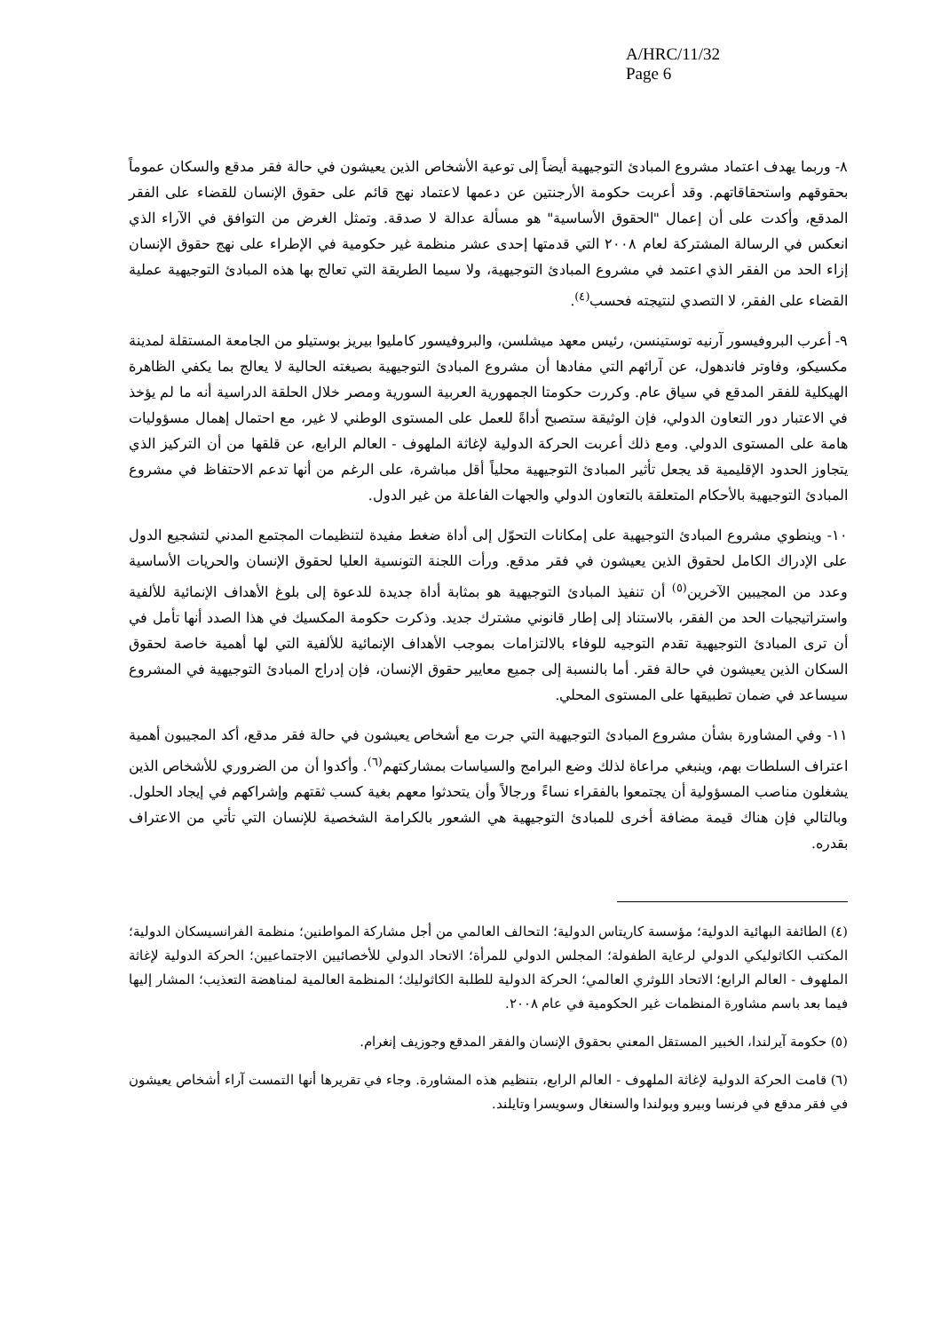A/HRC/11/32
Page 6
٨- وربما يهدف اعتماد مشروع المبادئ التوجيهية أيضاً إلى توعية الأشخاص الذين يعيشون في حالة فقر مدقع والسكان عموماً بحقوقهم واستحقاقاتهم. وقد أعربت حكومة الأرجنتين عن دعمها لاعتماد نهج قائم على حقوق الإنسان للقضاء على الفقر المدقع، وأكدت على أن إعمال "الحقوق الأساسية" هو مسألة عدالة لا صدقة. وتمثل الغرض من التوافق في الآراء الذي انعكس في الرسالة المشتركة لعام ٢٠٠٨ التي قدمتها إحدى عشر منظمة غير حكومية في الإطراء على نهج حقوق الإنسان إزاء الحد من الفقر الذي اعتمد في مشروع المبادئ التوجيهية، ولا سيما الطريقة التي تعالج بها هذه المبادئ التوجيهية عملية القضاء على الفقر، لا التصدي لنتيجته فحسب<sup>(٤)</sup>.
٩- أعرب البروفيسور آرنيه توستينسن، رئيس معهد ميشلسن، والبروفيسور كامليوا بيريز بوستيلو من الجامعة المستقلة لمدينة مكسيكو، وفاوتر فاندهول، عن آرائهم التي مفادها أن مشروع المبادئ التوجيهية بصيغته الحالية لا يعالج بما يكفي الظاهرة الهيكلية للفقر المدقع في سياق عام. وكررت حكومتا الجمهورية العربية السورية ومصر خلال الحلقة الدراسية أنه ما لم يؤخذ في الاعتبار دور التعاون الدولي، فإن الوثيقة ستصبح أداةً للعمل على المستوى الوطني لا غير، مع احتمال إهمال مسؤوليات هامة على المستوى الدولي. ومع ذلك أعربت الحركة الدولية لإغاثة الملهوف - العالم الرابع، عن قلقها من أن التركيز الذي يتجاوز الحدود الإقليمية قد يجعل تأثير المبادئ التوجيهية محلياً أقل مباشرة، على الرغم من أنها تدعم الاحتفاظ في مشروع المبادئ التوجيهية بالأحكام المتعلقة بالتعاون الدولي والجهات الفاعلة من غير الدول.
١٠- وينطوي مشروع المبادئ التوجيهية على إمكانات التحوّل إلى أداة ضغط مفيدة لتنظيمات المجتمع المدني لتشجيع الدول على الإدراك الكامل لحقوق الذين يعيشون في فقر مدقع. ورأت اللجنة التونسية العليا لحقوق الإنسان والحريات الأساسية وعدد من المجيبين الآخرين<sup>(٥)</sup> أن تنفيذ المبادئ التوجيهية هو بمثابة أداة جديدة للدعوة إلى بلوغ الأهداف الإنمائية للألفية واستراتيجيات الحد من الفقر، بالاستناد إلى إطار قانوني مشترك جديد. وذكرت حكومة المكسيك في هذا الصدد أنها تأمل في أن ترى المبادئ التوجيهية تقدم التوجيه للوفاء بالالتزامات بموجب الأهداف الإنمائية للألفية التي لها أهمية خاصة لحقوق السكان الذين يعيشون في حالة فقر. أما بالنسبة إلى جميع معايير حقوق الإنسان، فإن إدراج المبادئ التوجيهية في المشروع سيساعد في ضمان تطبيقها على المستوى المحلي.
١١- وفي المشاورة بشأن مشروع المبادئ التوجيهية التي جرت مع أشخاص يعيشون في حالة فقر مدقع، أكد المجيبون أهمية اعتراف السلطات بهم، وينبغي مراعاة لذلك وضع البرامج والسياسات بمشاركتهم<sup>(٦)</sup>. وأكدوا أن من الضروري للأشخاص الذين يشغلون مناصب المسؤولية أن يجتمعوا بالفقراء نساءً ورجالاً وأن يتحدثوا معهم بغية كسب ثقتهم وإشراكهم في إيجاد الحلول. وبالتالي فإن هناك قيمة مضافة أخرى للمبادئ التوجيهية هي الشعور بالكرامة الشخصية للإنسان التي تأتي من الاعتراف بقدره.
(٤) الطائفة البهائية الدولية؛ مؤسسة كاريتاس الدولية؛ التحالف العالمي من أجل مشاركة المواطنين؛ منظمة الفرانسيسكان الدولية؛ المكتب الكاثوليكي الدولي لرعاية الطفولة؛ المجلس الدولي للمرأة؛ الاتحاد الدولي للأخصائيين الاجتماعيين؛ الحركة الدولية لإغاثة الملهوف - العالم الرابع؛ الاتحاد اللوثري العالمي؛ الحركة الدولية للطلبة الكاثوليك؛ المنظمة العالمية لمناهضة التعذيب؛ المشار إليها فيما بعد باسم مشاورة المنظمات غير الحكومية في عام ٢٠٠٨.
(٥) حكومة آيرلندا، الخبير المستقل المعني بحقوق الإنسان والفقر المدقع وجوزيف إنغرام.
(٦) قامت الحركة الدولية لإغاثة الملهوف - العالم الرابع، بتنظيم هذه المشاورة. وجاء في تقريرها أنها التمست آراء أشخاص يعيشون في فقر مدقع في فرنسا وبيرو وبولندا والسنغال وسويسرا وتايلند.